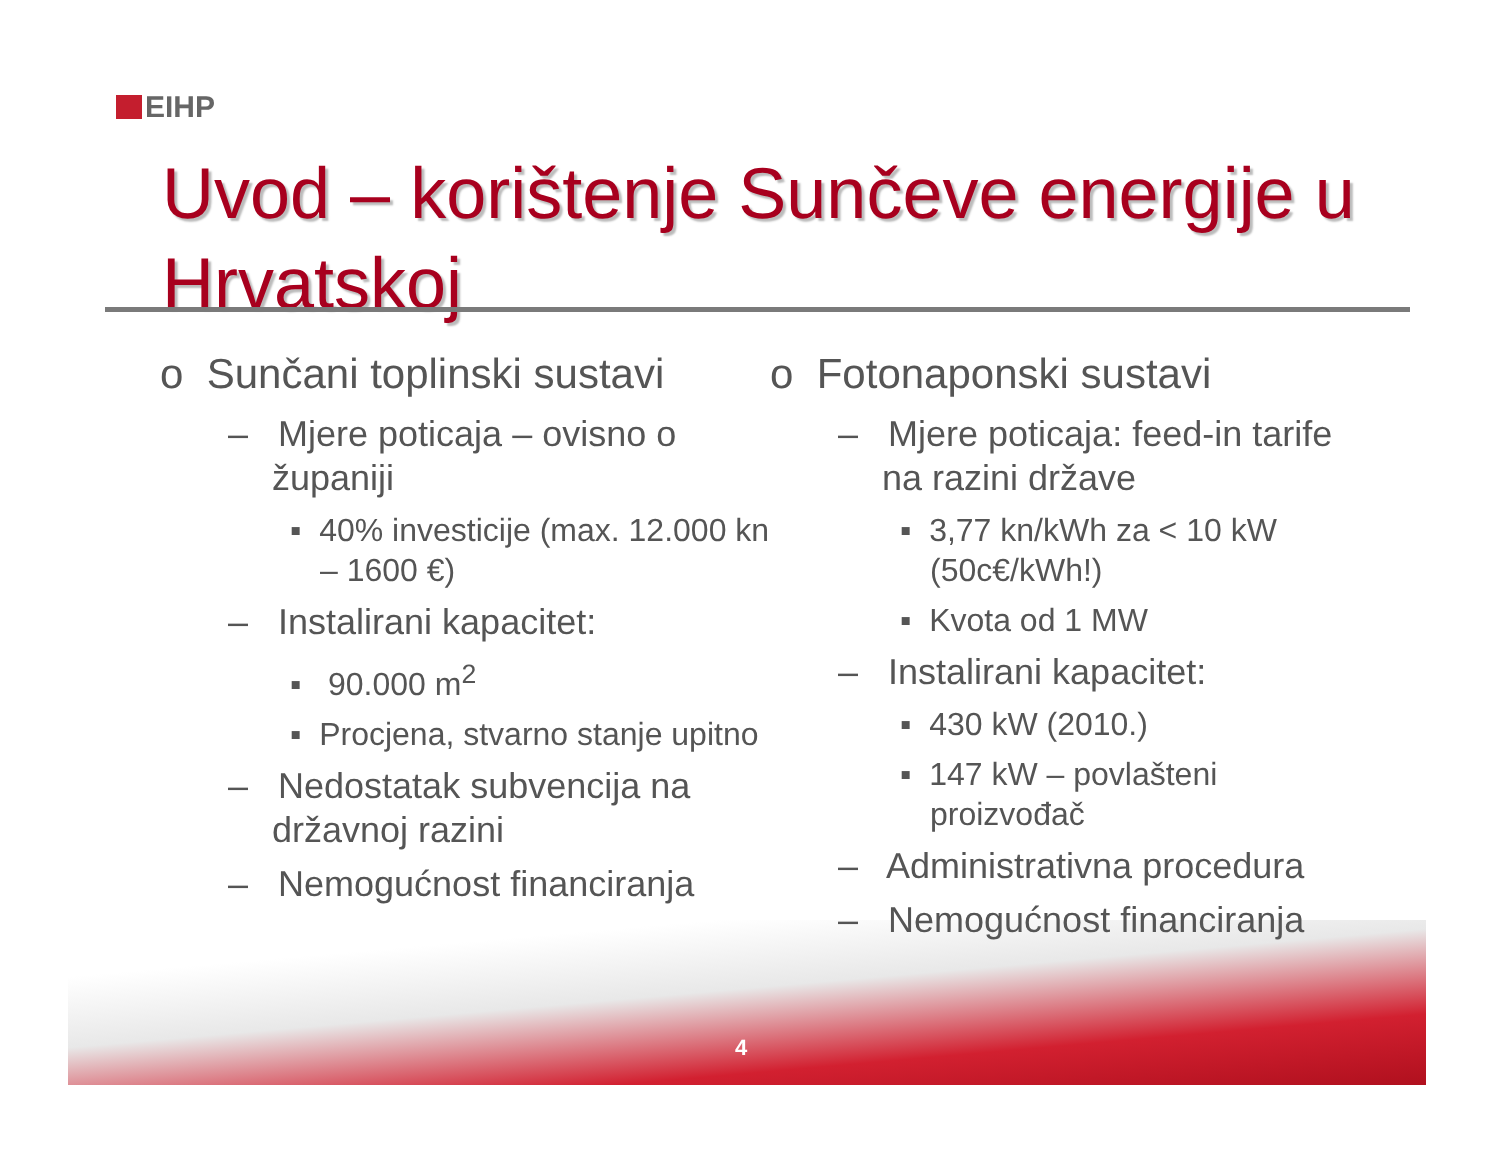EIHP
Uvod – korištenje Sunčeve energije u Hrvatskoj
o Sunčani toplinski sustavi
– Mjere poticaja – ovisno o županiji
▪ 40% investicije (max. 12.000 kn – 1600 €)
– Instalirani kapacitet:
▪ 90.000 m<sup>2</sup>
▪ Procjena, stvarno stanje upitno
– Nedostatak subvencija na državnoj razini
– Nemogućnost financiranja
o Fotonaponski sustavi
– Mjere poticaja: feed-in tarife na razini države
▪ 3,77 kn/kWh za < 10 kW (50c€/kWh!)
▪ Kvota od 1 MW
– Instalirani kapacitet:
▪ 430 kW (2010.)
▪ 147 kW – povlašteni proizvođač
– Administrativna procedura
– Nemogućnost financiranja
4